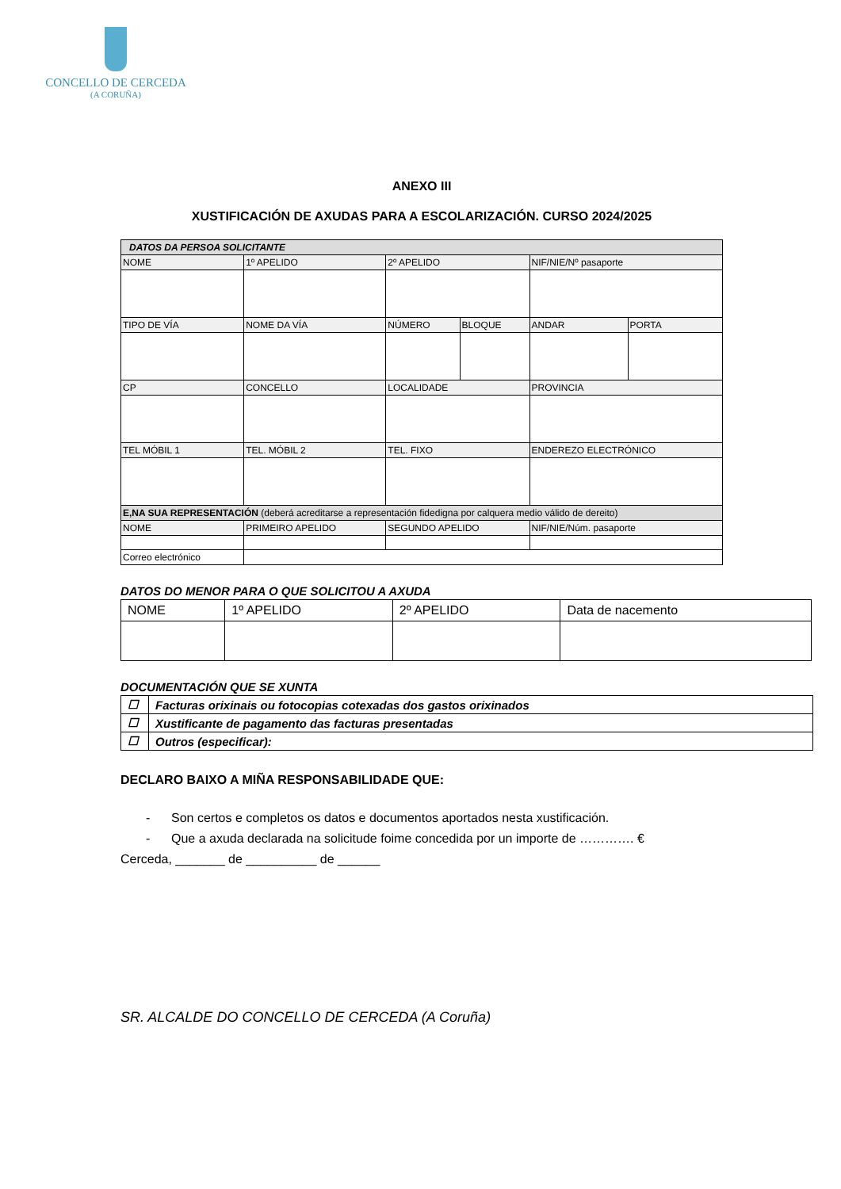CONCELLO DE CERCEDA
(A CORUÑA)
ANEXO III
XUSTIFICACIÓN DE AXUDAS PARA A ESCOLARIZACIÓN. CURSO 2024/2025
| DATOS DA PERSOA SOLICITANTE | | | | | | |
| NOME | | 1º APELIDO | 2º APELIDO | | NIF/NIE/Nº pasaporte | |
| TIPO DE VÍA | NOME DA VÍA | | NÚMERO | BLOQUE | ANDAR | PORTA |
| CP | | CONCELLO | LOCALIDADE | | PROVINCIA | |
| TEL MÓBIL 1 | | TEL. MÓBIL 2 | TEL. FIXO | | ENDEREZO ELECTRÓNICO | |
| E,NA SUA REPRESENTACIÓN (deberá acreditarse a representación fidedigna por calquera medio válido de dereito) | | | | | | |
| NOME | | PRIMEIRO APELIDO | SEGUNDO APELIDO | | NIF/NIE/Núm. pasaporte | |
| Correo electrónico | | | | | | |
DATOS DO MENOR PARA O QUE SOLICITOU A AXUDA
| NOME | 1º APELIDO | 2º APELIDO | Data de nacemento |
DOCUMENTACIÓN QUE SE XUNTA
| ☐ | Facturas orixinais ou fotocopias cotexadas dos gastos orixinados |
| ☐ | Xustificante de pagamento das facturas presentadas |
| ☐ | Outros (especificar): |
DECLARO BAIXO A MIÑA RESPONSABILIDADE QUE:
- Son certos e completos os datos e documentos aportados nesta xustificación.
- Que a axuda declarada na solicitude foime concedida por un importe de …………. €
Cerceda, _______ de __________ de ______
SR. ALCALDE DO CONCELLO DE CERCEDA (A Coruña)